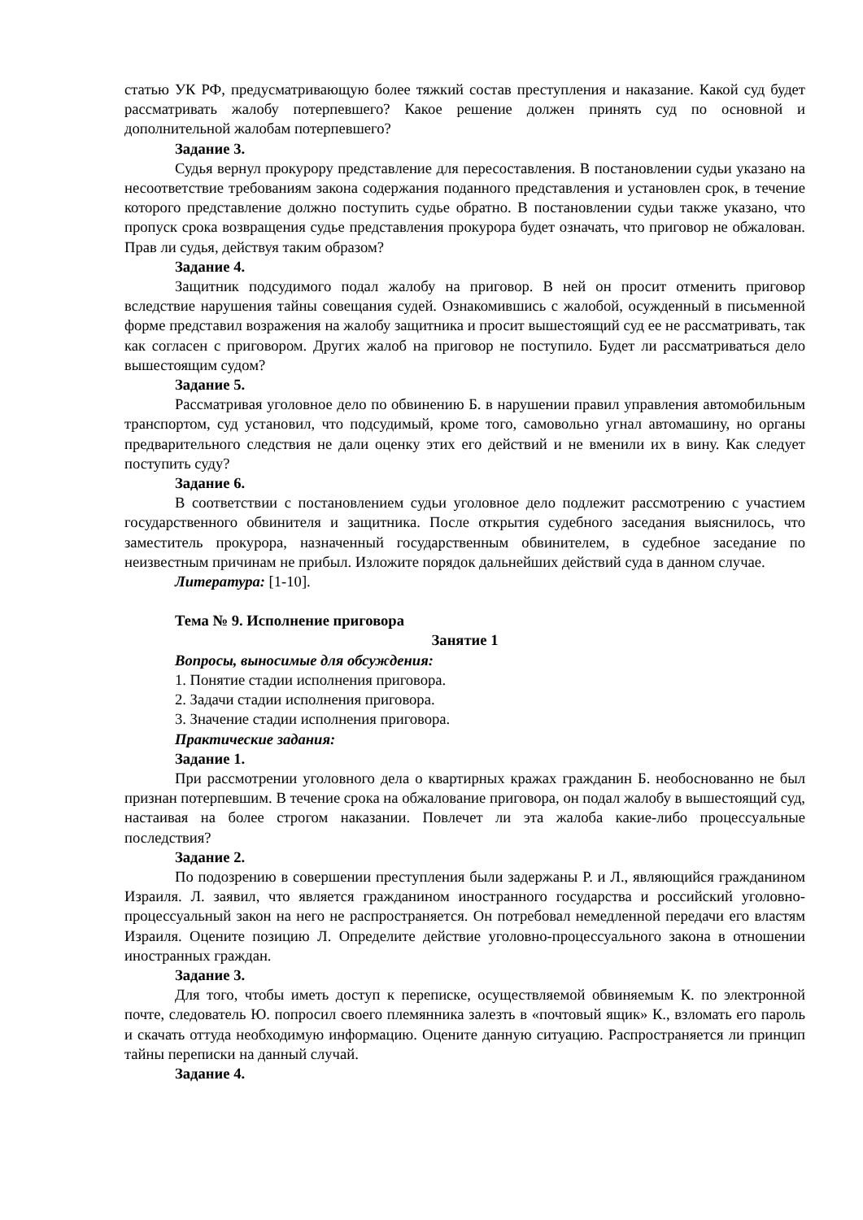статью УК РФ, предусматривающую более тяжкий состав преступления и наказание. Какой суд будет рассматривать жалобу потерпевшего? Какое решение должен принять суд по основной и дополнительной жалобам потерпевшего?
Задание 3.
Судья вернул прокурору представление для пересоставления. В постановлении судьи указано на несоответствие требованиям закона содержания поданного представления и установлен срок, в течение которого представление должно поступить судье обратно. В постановлении судьи также указано, что пропуск срока возвращения судье представления прокурора будет означать, что приговор не обжалован. Прав ли судья, действуя таким образом?
Задание 4.
Защитник подсудимого подал жалобу на приговор. В ней он просит отменить приговор вследствие нарушения тайны совещания судей. Ознакомившись с жалобой, осужденный в письменной форме представил возражения на жалобу защитника и просит вышестоящий суд ее не рассматривать, так как согласен с приговором. Других жалоб на приговор не поступило. Будет ли рассматриваться дело вышестоящим судом?
Задание 5.
Рассматривая уголовное дело по обвинению Б. в нарушении правил управления автомобильным транспортом, суд установил, что подсудимый, кроме того, самовольно угнал автомашину, но органы предварительного следствия не дали оценку этих его действий и не вменили их в вину. Как следует поступить суду?
Задание 6.
В соответствии с постановлением судьи уголовное дело подлежит рассмотрению с участием государственного обвинителя и защитника. После открытия судебного заседания выяснилось, что заместитель прокурора, назначенный государственным обвинителем, в судебное заседание по неизвестным причинам не прибыл. Изложите порядок дальнейших действий суда в данном случае.
Литература: [1-10].
Тема № 9. Исполнение приговора
Занятие 1
Вопросы, выносимые для обсуждения:
1. Понятие стадии исполнения приговора.
2. Задачи стадии исполнения приговора.
3. Значение стадии исполнения приговора.
Практические задания:
Задание 1.
При рассмотрении уголовного дела о квартирных кражах гражданин Б. необоснованно не был признан потерпевшим. В течение срока на обжалование приговора, он подал жалобу в вышестоящий суд, настаивая на более строгом наказании. Повлечет ли эта жалоба какие-либо процессуальные последствия?
Задание 2.
По подозрению в совершении преступления были задержаны Р. и Л., являющийся гражданином Израиля. Л. заявил, что является гражданином иностранного государства и российский уголовно-процессуальный закон на него не распространяется. Он потребовал немедленной передачи его властям Израиля. Оцените позицию Л. Определите действие уголовно-процессуального закона в отношении иностранных граждан.
Задание 3.
Для того, чтобы иметь доступ к переписке, осуществляемой обвиняемым К. по электронной почте, следователь Ю. попросил своего племянника залезть в «почтовый ящик» К., взломать его пароль и скачать оттуда необходимую информацию. Оцените данную ситуацию. Распространяется ли принцип тайны переписки на данный случай.
Задание 4.